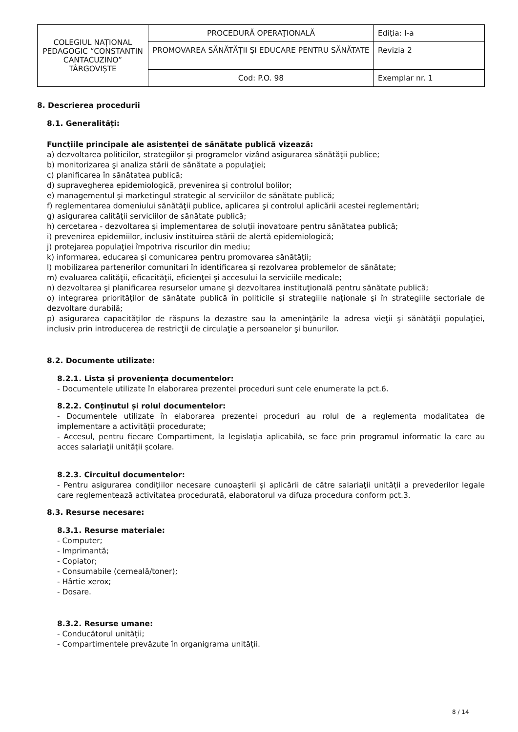| COLEGIUL NAȚIONAL PEDAGOGIC “CONSTANTIN CANTACUZINO” TÂRGOVIȘTE | PROCEDURĂ OPERAŢIONALĂ | Ediţia: I-a |
| | PROMOVAREA SĂNĂTĂȚII ŞI EDUCARE PENTRU SĂNĂTATE | Revizia 2 |
| | Cod: P.O. 98 | Exemplar nr. 1 |
8. Descrierea procedurii
8.1. Generalități:
Funcţiile principale ale asistenţei de sănătate publică vizează:
a) dezvoltarea politicilor, strategiilor şi programelor vizând asigurarea sănătăţii publice;
b) monitorizarea şi analiza stării de sănătate a populaţiei;
c) planificarea în sănătatea publică;
d) supravegherea epidemiologică, prevenirea şi controlul bolilor;
e) managementul şi marketingul strategic al serviciilor de sănătate publică;
f) reglementarea domeniului sănătăţii publice, aplicarea şi controlul aplicării acestei reglementări;
g) asigurarea calităţii serviciilor de sănătate publică;
h) cercetarea - dezvoltarea şi implementarea de soluţii inovatoare pentru sănătatea publică;
i) prevenirea epidemiilor, inclusiv instituirea stării de alertă epidemiologică;
j) protejarea populaţiei împotriva riscurilor din mediu;
k) informarea, educarea şi comunicarea pentru promovarea sănătăţii;
l) mobilizarea partenerilor comunitari în identificarea şi rezolvarea problemelor de sănătate;
m) evaluarea calităţii, eficacităţii, eficienţei şi accesului la serviciile medicale;
n) dezvoltarea şi planificarea resurselor umane şi dezvoltarea instituţională pentru sănătate publică;
o) integrarea priorităţilor de sănătate publică în politicile şi strategiile naţionale şi în strategiile sectoriale de dezvoltare durabilă;
p) asigurarea capacităţilor de răspuns la dezastre sau la ameninţările la adresa vieţii şi sănătăţii populaţiei, inclusiv prin introducerea de restricţii de circulaţie a persoanelor şi bunurilor.
8.2. Documente utilizate:
8.2.1. Lista și proveniența documentelor:
- Documentele utilizate în elaborarea prezentei proceduri sunt cele enumerate la pct.6.
8.2.2. Conținutul și rolul documentelor:
- Documentele utilizate în elaborarea prezentei proceduri au rolul de a reglementa modalitatea de implementare a activității procedurate;
- Accesul, pentru fiecare Compartiment, la legislaţia aplicabilă, se face prin programul informatic la care au acces salariaţii unității școlare.
8.2.3. Circuitul documentelor:
- Pentru asigurarea condiţiilor necesare cunoaşterii și aplicării de către salariaţii unității a prevederilor legale care reglementează activitatea procedurată, elaboratorul va difuza procedura conform pct.3.
8.3. Resurse necesare:
8.3.1. Resurse materiale:
- Computer;
- Imprimantă;
- Copiator;
- Consumabile (cerneală/toner);
- Hârtie xerox;
- Dosare.
8.3.2. Resurse umane:
- Conducătorul unității;
- Compartimentele prevăzute în organigrama unității.
8 / 14